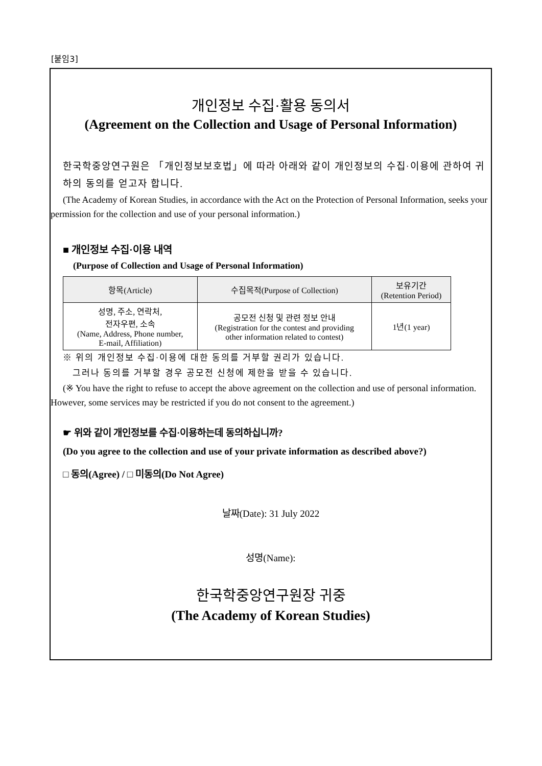[붙임3]
개인정보 수집·활용 동의서
(Agreement on the Collection and Usage of Personal Information)
한국학중앙연구원은 「개인정보보호법」에 따라 아래와 같이 개인정보의 수집·이용에 관하여 귀하의 동의를 얻고자 합니다.
(The Academy of Korean Studies, in accordance with the Act on the Protection of Personal Information, seeks your permission for the collection and use of your personal information.)
■ 개인정보 수집·이용 내역
(Purpose of Collection and Usage of Personal Information)
| 항목(Article) | 수집목적(Purpose of Collection) | 보유기간 (Retention Period) |
| --- | --- | --- |
| 성명, 주소, 연락처, 전자우편, 소속 (Name, Address, Phone number, E-mail, Affiliation) | 공모전 신청 및 관련 정보 안내 (Registration for the contest and providing other information related to contest) | 1년(1 year) |
※ 위의 개인정보 수집·이용에 대한 동의를 거부할 권리가 있습니다.
그러나 동의를 거부할 경우 공모전 신청에 제한을 받을 수 있습니다.
(※ You have the right to refuse to accept the above agreement on the collection and use of personal information. However, some services may be restricted if you do not consent to the agreement.)
☛ 위와 같이 개인정보를 수집·이용하는데 동의하십니까?
(Do you agree to the collection and use of your private information as described above?)
□ 동의(Agree) / □ 미동의(Do Not Agree)
날짜(Date): 31 July 2022
성명(Name):
한국학중앙연구원장 귀중
(The Academy of Korean Studies)